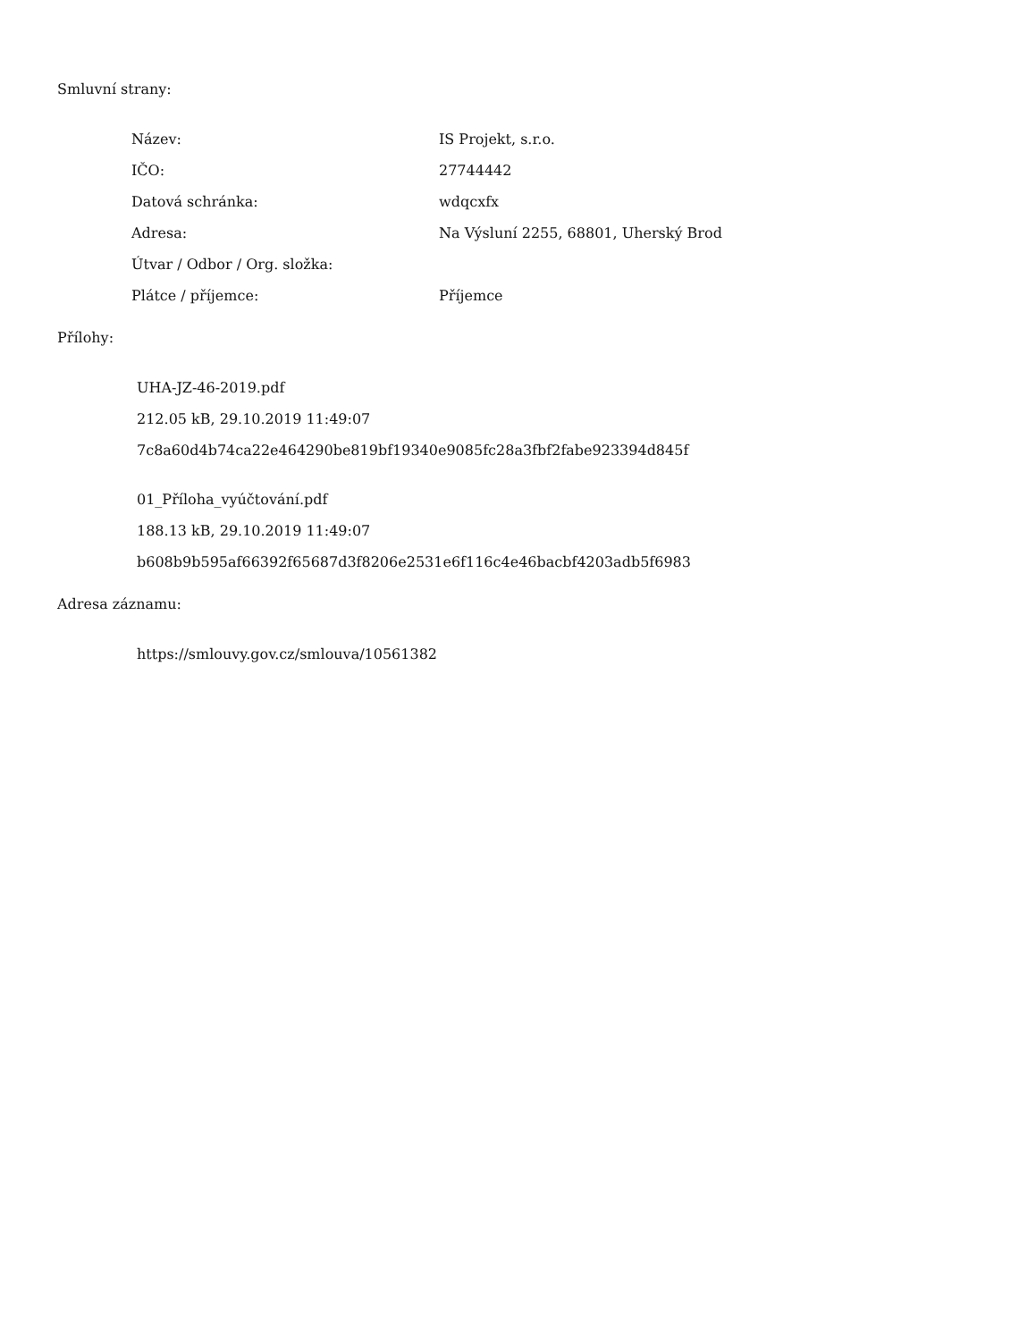Smluvní strany:
| Název: | IS Projekt, s.r.o. |
| IČO: | 27744442 |
| Datová schránka: | wdqcxfx |
| Adresa: | Na Výsluní 2255, 68801, Uherský Brod |
| Útvar / Odbor / Org. složka: | |
| Plátce / příjemce: | Příjemce |
Přílohy:
UHA-JZ-46-2019.pdf
212.05 kB, 29.10.2019 11:49:07
7c8a60d4b74ca22e464290be819bf19340e9085fc28a3fbf2fabe923394d845f
01_Příloha_vyúčtování.pdf
188.13 kB, 29.10.2019 11:49:07
b608b9b595af66392f65687d3f8206e2531e6f116c4e46bacbf4203adb5f6983
Adresa záznamu:
https://smlouvy.gov.cz/smlouva/10561382